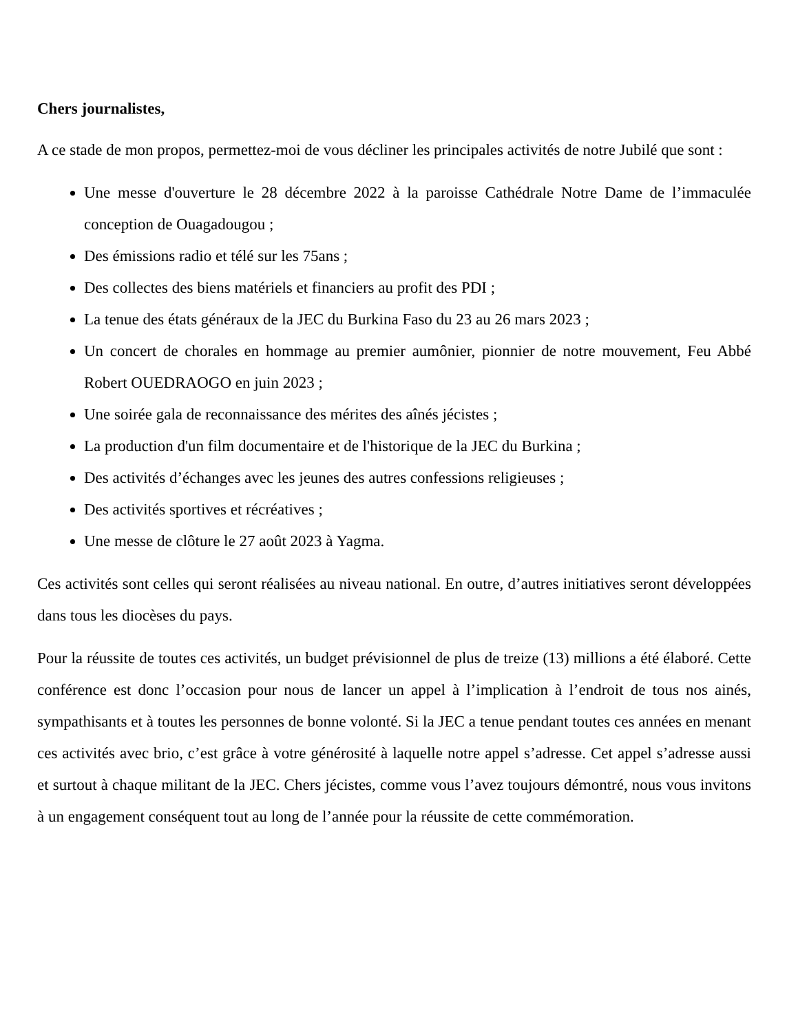Chers journalistes,
A ce stade de mon propos, permettez-moi de vous décliner les principales activités de notre Jubilé que sont :
Une messe d'ouverture le 28 décembre 2022 à la paroisse Cathédrale Notre Dame de l’immaculée conception de Ouagadougou ;
Des émissions radio et télé sur les 75ans ;
Des collectes des biens matériels et financiers au profit des PDI ;
La tenue des états généraux de la JEC du Burkina Faso du 23 au 26 mars 2023 ;
Un concert de chorales en hommage au premier aumônier, pionnier de notre mouvement, Feu Abbé Robert OUEDRAOGO en juin 2023 ;
Une soirée gala de reconnaissance des mérites des aînés jécistes ;
La production d'un film documentaire et de l'historique de la JEC du Burkina ;
Des activités d’échanges avec les jeunes des autres confessions religieuses ;
Des activités sportives et récréatives ;
Une messe de clôture le 27 août 2023 à Yagma.
Ces activités sont celles qui seront réalisées au niveau national. En outre, d’autres initiatives seront développées dans tous les diocèses du pays.
Pour la réussite de toutes ces activités, un budget prévisionnel de plus de treize (13) millions a été élaboré. Cette conférence est donc l’occasion pour nous de lancer un appel à l’implication à l’endroit de tous nos ainés, sympathisants et à toutes les personnes de bonne volonté. Si la JEC a tenue pendant toutes ces années en menant ces activités avec brio, c’est grâce à votre générosité à laquelle notre appel s’adresse. Cet appel s’adresse aussi et surtout à chaque militant de la JEC. Chers jécistes, comme vous l’avez toujours démontré, nous vous invitons à un engagement conséquent tout au long de l’année pour la réussite de cette commémoration.